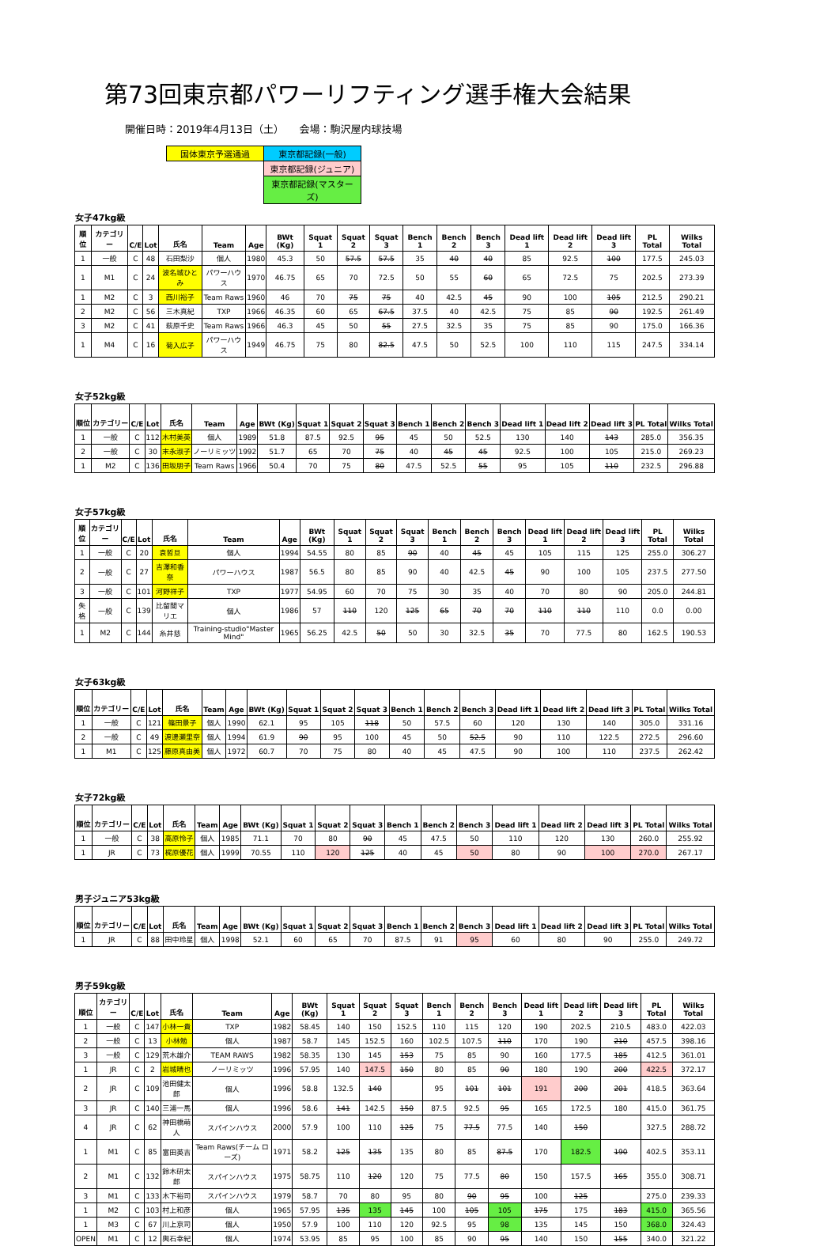第73回東京都パワーリフティング選手権大会結果
開催日時：2019年4月13日（土）　　会場：駒沢屋内球技場
| 国体東京予選通過 | 東京都記録(一般) |
| | 東京都記録(ジュニア) |
| | 東京都記録(マスターズ) |
女子47kg級
| 順位 | カテゴリー | C/E | Lot | 氏名 | Team | Age | BWt (Kg) | Squat 1 | Squat 2 | Squat 3 | Bench 1 | Bench 2 | Bench 3 | Dead lift 1 | Dead lift 2 | Dead lift 3 | PL Total | Wilks Total |
| --- | --- | --- | --- | --- | --- | --- | --- | --- | --- | --- | --- | --- | --- | --- | --- | --- | --- | --- |
| 1 | 一般 | C | 48 | 石田梨沙 | 個人 | 1980 | 45.3 | 50 | 57.5 | 57.5 | 35 | 40 | 40 | 85 | 92.5 | 100 | 177.5 | 245.03 |
| 1 | M1 | C | 24 | 波名城ひとみ | パワーハウス | 1970 | 46.75 | 65 | 70 | 72.5 | 50 | 55 | 60 | 65 | 72.5 | 75 | 202.5 | 273.39 |
| 1 | M2 | C | 3 | 西川裕子 | Team Raws | 1960 | 46 | 70 | 75 | 75 | 40 | 42.5 | 45 | 90 | 100 | 105 | 212.5 | 290.21 |
| 2 | M2 | C | 56 | 三木真紀 | TXP | 1966 | 46.35 | 60 | 65 | 67.5 | 37.5 | 40 | 42.5 | 75 | 85 | 90 | 192.5 | 261.49 |
| 3 | M2 | C | 41 | 萩原千史 | Team Raws | 1966 | 46.3 | 45 | 50 | 55 | 27.5 | 32.5 | 35 | 75 | 85 | 90 | 175.0 | 166.36 |
| 1 | M4 | C | 16 | 菊入広子 | パワーハウス | 1949 | 46.75 | 75 | 80 | 82.5 | 47.5 | 50 | 52.5 | 100 | 110 | 115 | 247.5 | 334.14 |
女子52kg級
| 順位 | カテゴリー | C/E | Lot | 氏名 | Team | Age | BWt (Kg) | Squat 1 | Squat 2 | Squat 3 | Bench 1 | Bench 2 | Bench 3 | Dead lift 1 | Dead lift 2 | Dead lift 3 | PL Total | Wilks Total |
| --- | --- | --- | --- | --- | --- | --- | --- | --- | --- | --- | --- | --- | --- | --- | --- | --- | --- | --- |
| 1 | 一般 | C | 112 | 木村美英 | 個人 | 1989 | 51.8 | 87.5 | 92.5 | 95 | 45 | 50 | 52.5 | 130 | 140 | 143 | 285.0 | 356.35 |
| 2 | 一般 | C | 30 | 末永淑子 | ノーリミッツ | 1992 | 51.7 | 65 | 70 | 75 | 40 | 45 | 45 | 92.5 | 100 | 105 | 215.0 | 269.23 |
| 1 | M2 | C | 136 | 田坂朋子 | Team Raws | 1966 | 50.4 | 70 | 75 | 80 | 47.5 | 52.5 | 55 | 95 | 105 | 110 | 232.5 | 296.88 |
女子57kg級
| 順位 | カテゴリー | C/E | Lot | 氏名 | Team | Age | BWt (Kg) | Squat 1 | Squat 2 | Squat 3 | Bench 1 | Bench 2 | Bench 3 | Dead lift 1 | Dead lift 2 | Dead lift 3 | PL Total | Wilks Total |
| --- | --- | --- | --- | --- | --- | --- | --- | --- | --- | --- | --- | --- | --- | --- | --- | --- | --- | --- |
| 1 | 一般 | C | 20 | 袁哲旦 | 個人 | 1994 | 54.55 | 80 | 85 | 90 | 40 | 45 | 45 | 105 | 115 | 125 | 255.0 | 306.27 |
| 2 | 一般 | C | 27 | 吉澤和香奈 | パワーハウス | 1987 | 56.5 | 80 | 85 | 90 | 40 | 42.5 | 45 | 90 | 100 | 105 | 237.5 | 277.50 |
| 3 | 一般 | C | 101 | 河野祥子 | TXP | 1977 | 54.95 | 60 | 70 | 75 | 30 | 35 | 40 | 70 | 80 | 90 | 205.0 | 244.81 |
| 失格 | 一般 | C | 139 | 比留間マリエ | 個人 | 1986 | 57 | 110 | 120 | 125 | 65 | 70 | 70 | 110 | 110 | 110 | 0.0 | 0.00 |
| 1 | M2 | C | 144 | 糸井慈 | Training-studio"Master Mind" | 1965 | 56.25 | 42.5 | 50 | 50 | 30 | 32.5 | 35 | 70 | 77.5 | 80 | 162.5 | 190.53 |
女子63kg級
| 順位 | カテゴリー | C/E | Lot | 氏名 | Team | Age | BWt (Kg) | Squat 1 | Squat 2 | Squat 3 | Bench 1 | Bench 2 | Bench 3 | Dead lift 1 | Dead lift 2 | Dead lift 3 | PL Total | Wilks Total |
| --- | --- | --- | --- | --- | --- | --- | --- | --- | --- | --- | --- | --- | --- | --- | --- | --- | --- | --- |
| 1 | 一般 | C | 121 | 篠田景子 | 個人 | 1990 | 62.1 | 95 | 105 | 118 | 50 | 57.5 | 60 | 120 | 130 | 140 | 305.0 | 331.16 |
| 2 | 一般 | C | 49 | 渡邊瀬里奈 | 個人 | 1994 | 61.9 | 90 | 95 | 100 | 45 | 50 | 52.5 | 90 | 110 | 122.5 | 272.5 | 296.60 |
| 1 | M1 | C | 125 | 藤原真由美 | 個人 | 1972 | 60.7 | 70 | 75 | 80 | 40 | 45 | 47.5 | 90 | 100 | 110 | 237.5 | 262.42 |
女子72kg級
| 順位 | カテゴリー | C/E | Lot | 氏名 | Team | Age | BWt (Kg) | Squat 1 | Squat 2 | Squat 3 | Bench 1 | Bench 2 | Bench 3 | Dead lift 1 | Dead lift 2 | Dead lift 3 | PL Total | Wilks Total |
| --- | --- | --- | --- | --- | --- | --- | --- | --- | --- | --- | --- | --- | --- | --- | --- | --- | --- | --- |
| 1 | 一般 | C | 38 | 高原怜子 | 個人 | 1985 | 71.1 | 70 | 80 | 90 | 45 | 47.5 | 50 | 110 | 120 | 130 | 260.0 | 255.92 |
| 1 | JR | C | 73 | 梶原優花 | 個人 | 1999 | 70.55 | 110 | 120 | 125 | 40 | 45 | 50 | 80 | 90 | 100 | 270.0 | 267.17 |
男子ジュニア53kg級
| 順位 | カテゴリー | C/E | Lot | 氏名 | Team | Age | BWt (Kg) | Squat 1 | Squat 2 | Squat 3 | Bench 1 | Bench 2 | Bench 3 | Dead lift 1 | Dead lift 2 | Dead lift 3 | PL Total | Wilks Total |
| --- | --- | --- | --- | --- | --- | --- | --- | --- | --- | --- | --- | --- | --- | --- | --- | --- | --- | --- |
| 1 | JR | C | 88 | 田中玲星 | 個人 | 1998 | 52.1 | 60 | 65 | 70 | 87.5 | 91 | 95 | 60 | 80 | 90 | 255.0 | 249.72 |
男子59kg級
| 順位 | カテゴリー | C/E | Lot | 氏名 | Team | Age | BWt (Kg) | Squat 1 | Squat 2 | Squat 3 | Bench 1 | Bench 2 | Bench 3 | Dead lift 1 | Dead lift 2 | Dead lift 3 | PL Total | Wilks Total |
| --- | --- | --- | --- | --- | --- | --- | --- | --- | --- | --- | --- | --- | --- | --- | --- | --- | --- | --- |
| 1 | 一般 | C | 147 | 小林一貴 | TXP | 1982 | 58.45 | 140 | 150 | 152.5 | 110 | 115 | 120 | 190 | 202.5 | 210.5 | 483.0 | 422.03 |
| 2 | 一般 | C | 13 | 小林勉 | 個人 | 1987 | 58.7 | 145 | 152.5 | 160 | 102.5 | 107.5 | 110 | 170 | 190 | 210 | 457.5 | 398.16 |
| 3 | 一般 | C | 129 | 荒木雄介 | TEAM RAWS | 1982 | 58.35 | 130 | 145 | 153 | 75 | 85 | 90 | 160 | 177.5 | 185 | 412.5 | 361.01 |
| 1 | JR | C | 2 | 岩城晴也 | ノーリミッツ | 1996 | 57.95 | 140 | 147.5 | 150 | 80 | 85 | 90 | 180 | 190 | 200 | 422.5 | 372.17 |
| 2 | JR | C | 109 | 池田健太郎 | 個人 | 1996 | 58.8 | 132.5 | 140 | | 95 | 101 | 101 | 191 | 200 | 201 | 418.5 | 363.64 |
| 3 | JR | C | 140 | 三浦一馬 | 個人 | 1996 | 58.6 | 141 | 142.5 | 150 | 87.5 | 92.5 | 95 | 165 | 172.5 | 180 | 415.0 | 361.75 |
| 4 | JR | C | 62 | 神田橋萌人 | スパインハウス | 2000 | 57.9 | 100 | 110 | 125 | 75 | 77.5 | 77.5 | 140 | 150 | | 327.5 | 288.72 |
| 1 | M1 | C | 85 | 富田英吉 | Team Raws(チーム ローズ) | 1971 | 58.2 | 125 | 135 | 135 | 80 | 85 | 87.5 | 170 | 182.5 | 190 | 402.5 | 353.11 |
| 2 | M1 | C | 132 | 鈴木研太郎 | スパインハウス | 1975 | 58.75 | 110 | 120 | 120 | 75 | 77.5 | 80 | 150 | 157.5 | 165 | 355.0 | 308.71 |
| 3 | M1 | C | 133 | 木下裕司 | スパインハウス | 1979 | 58.7 | 70 | 80 | 95 | 80 | 90 | 95 | 100 | 125 | | 275.0 | 239.33 |
| 1 | M2 | C | 103 | 村上和彦 | 個人 | 1965 | 57.95 | 135 | 135 | 145 | 100 | 105 | 105 | 175 | 175 | 183 | 415.0 | 365.56 |
| 1 | M3 | C | 67 | 川上京司 | 個人 | 1950 | 57.9 | 100 | 110 | 120 | 92.5 | 95 | 98 | 135 | 145 | 150 | 368.0 | 324.43 |
| OPEN | M1 | C | 12 | 輿石幸紀 | 個人 | 1974 | 53.95 | 85 | 95 | 100 | 85 | 90 | 95 | 140 | 150 | 155 | 340.0 | 321.22 |